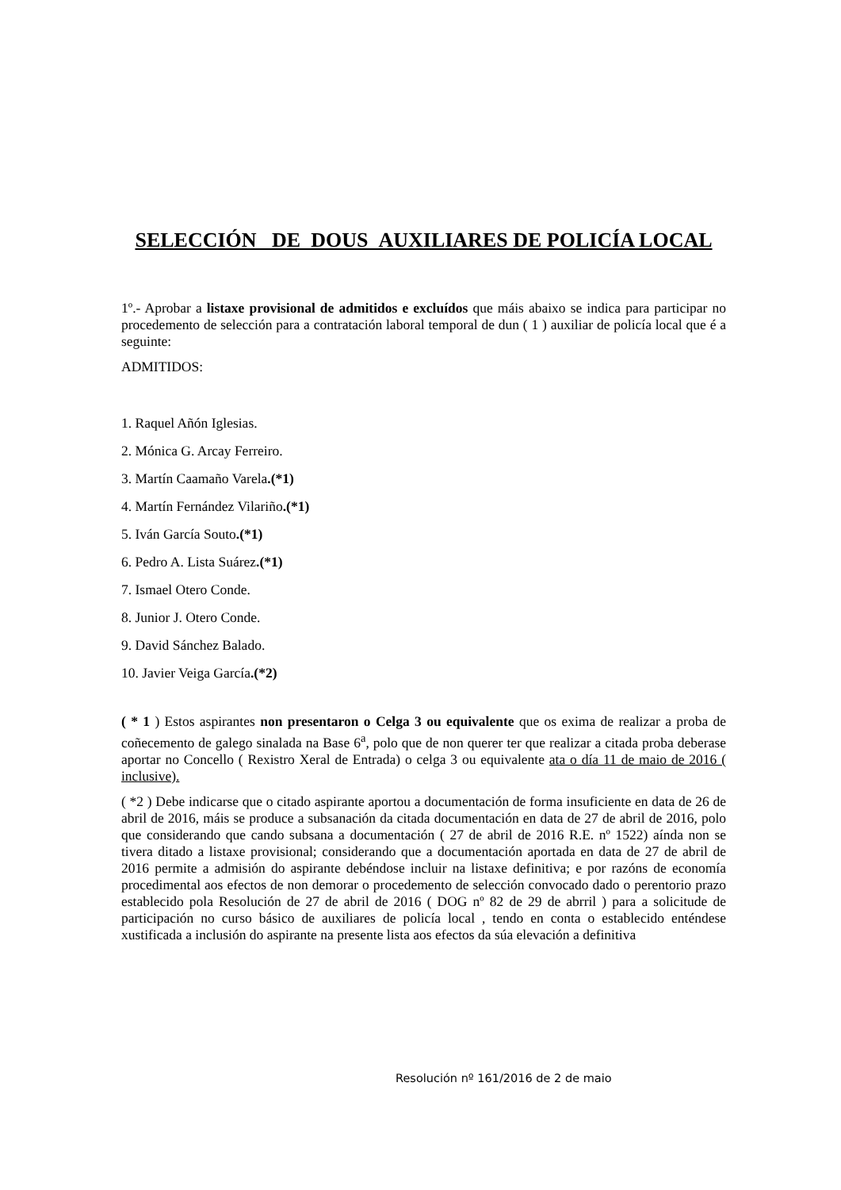SELECCIÓN DE DOUS AUXILIARES DE POLICÍA LOCAL
1º.- Aprobar a listaxe provisional de admitidos e excluídos que máis abaixo se indica para participar no procedemento de selección para a contratación laboral temporal de dun ( 1 ) auxiliar de policía local que é a seguinte:
ADMITIDOS:
1. Raquel Añón Iglesias.
2. Mónica G. Arcay Ferreiro.
3. Martín Caamaño Varela.(*1)
4. Martín Fernández Vilariño.(*1)
5. Iván García Souto.(*1)
6. Pedro A. Lista Suárez.(*1)
7. Ismael Otero Conde.
8. Junior J. Otero Conde.
9. David Sánchez Balado.
10. Javier Veiga García.(*2)
( * 1 ) Estos aspirantes non presentaron o Celga 3 ou equivalente que os exima de realizar a proba de coñecemento de galego sinalada na Base 6<sup>a</sup>, polo que de non querer ter que realizar a citada proba deberase aportar no Concello ( Rexistro Xeral de Entrada) o celga 3 ou equivalente ata o día 11 de maio de 2016 ( inclusive).
( *2 ) Debe indicarse que o citado aspirante aportou a documentación de forma insuficiente en data de 26 de abril de 2016, máis se produce a subsanación da citada documentación en data de 27 de abril de 2016, polo que considerando que cando subsana a documentación ( 27 de abril de 2016 R.E. nº 1522) aínda non se tivera ditado a listaxe provisional; considerando que a documentación aportada en data de 27 de abril de 2016 permite a admisión do aspirante debéndose incluir na listaxe definitiva; e por razóns de economía procedimental aos efectos de non demorar o procedemento de selección convocado dado o perentorio prazo establecido pola Resolución de 27 de abril de 2016 ( DOG nº 82 de 29 de abrril ) para a solicitude de participación no curso básico de auxiliares de policía local , tendo en conta o establecido enténdese xustificada a inclusión do aspirante na presente lista aos efectos da súa elevación a definitiva
Resolución nº 161/2016 de 2 de maio